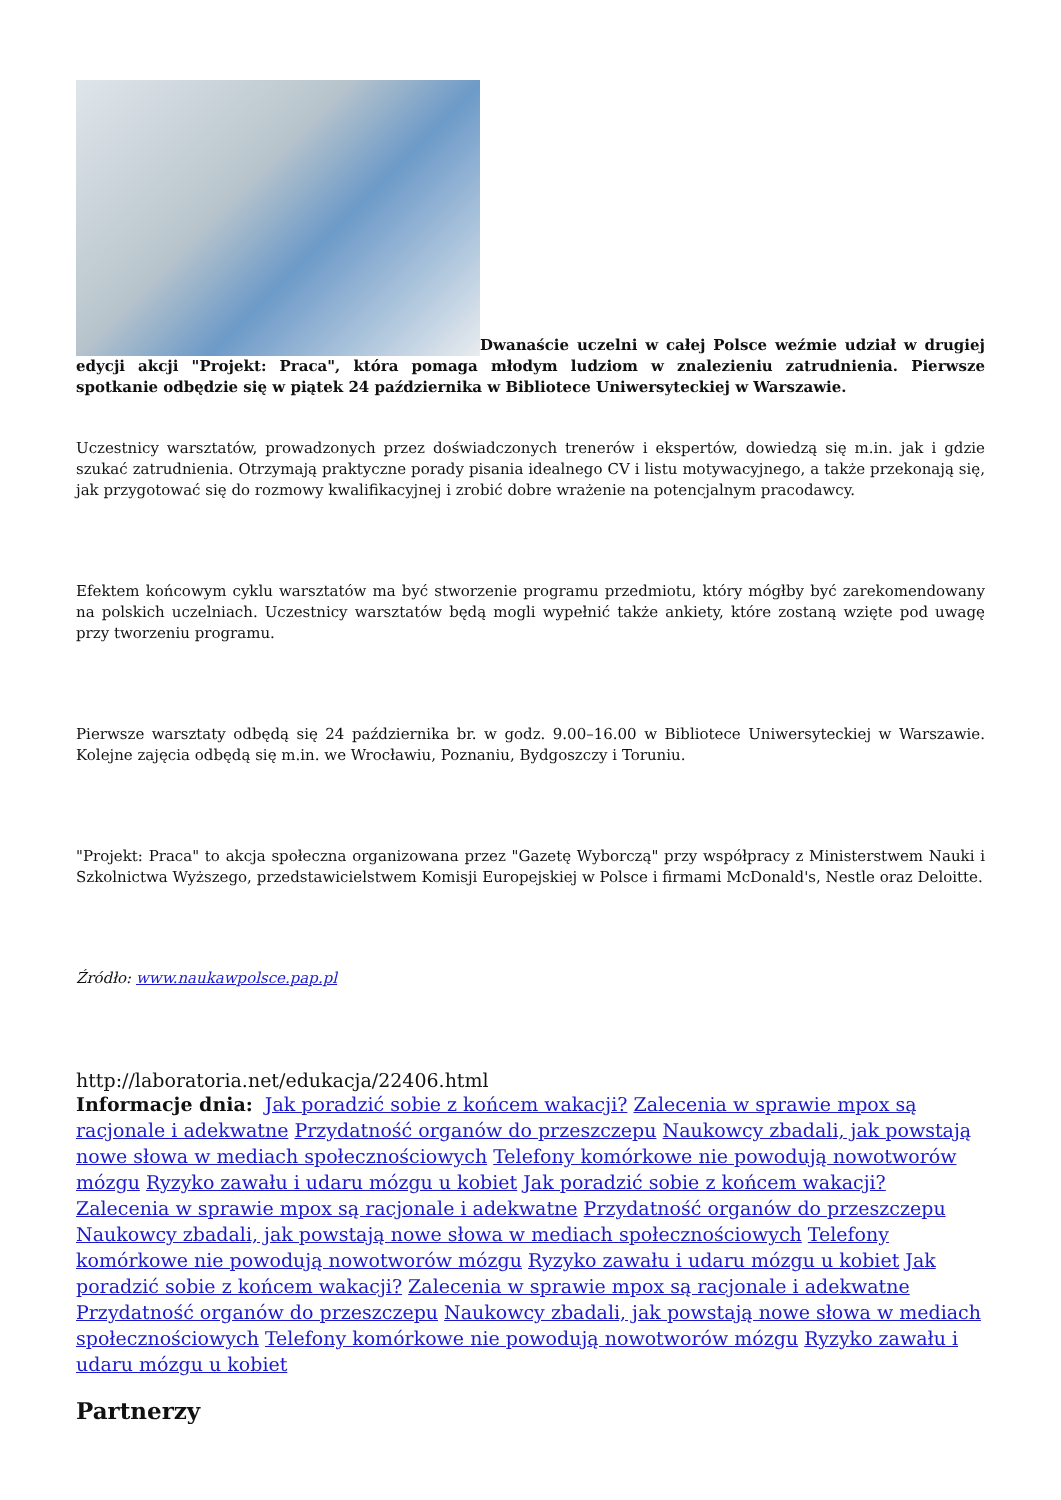Dwanaście uczelni w całej Polsce weźmie udział w drugiej edycji akcji "Projekt: Praca", która pomaga młodym ludziom w znalezieniu zatrudnienia. Pierwsze spotkanie odbędzie się w piątek 24 października w Bibliotece Uniwersyteckiej w Warszawie.
Uczestnicy warsztatów, prowadzonych przez doświadczonych trenerów i ekspertów, dowiedzą się m.in. jak i gdzie szukać zatrudnienia. Otrzymają praktyczne porady pisania idealnego CV i listu motywacyjnego, a także przekonają się, jak przygotować się do rozmowy kwalifikacyjnej i zrobić dobre wrażenie na potencjalnym pracodawcy.
Efektem końcowym cyklu warsztatów ma być stworzenie programu przedmiotu, który mógłby być zarekomendowany na polskich uczelniach. Uczestnicy warsztatów będą mogli wypełnić także ankiety, które zostaną wzięte pod uwagę przy tworzeniu programu.
Pierwsze warsztaty odbędą się 24 października br. w godz. 9.00–16.00 w Bibliotece Uniwersyteckiej w Warszawie. Kolejne zajęcia odbędą się m.in. we Wrocławiu, Poznaniu, Bydgoszczy i Toruniu.
"Projekt: Praca" to akcja społeczna organizowana przez "Gazetę Wyborczą" przy współpracy z Ministerstwem Nauki i Szkolnictwa Wyższego, przedstawicielstwem Komisji Europejskiej w Polsce i firmami McDonald's, Nestle oraz Deloitte.
Źródło: www.naukawpolsce.pap.pl
http://laboratoria.net/edukacja/22406.html
Informacje dnia: Jak poradzić sobie z końcem wakacji? Zalecenia w sprawie mpox są racjonale i adekwatne Przydatność organów do przeszczepu Naukowcy zbadali, jak powstają nowe słowa w mediach społecznościowych Telefony komórkowe nie powodują nowotworów mózgu Ryzyko zawału i udaru mózgu u kobiet Jak poradzić sobie z końcem wakacji? Zalecenia w sprawie mpox są racjonale i adekwatne Przydatność organów do przeszczepu Naukowcy zbadali, jak powstają nowe słowa w mediach społecznościowych Telefony komórkowe nie powodują nowotworów mózgu Ryzyko zawału i udaru mózgu u kobiet Jak poradzić sobie z końcem wakacji? Zalecenia w sprawie mpox są racjonale i adekwatne Przydatność organów do przeszczepu Naukowcy zbadali, jak powstają nowe słowa w mediach społecznościowych Telefony komórkowe nie powodują nowotworów mózgu Ryzyko zawału i udaru mózgu u kobiet
Partnerzy